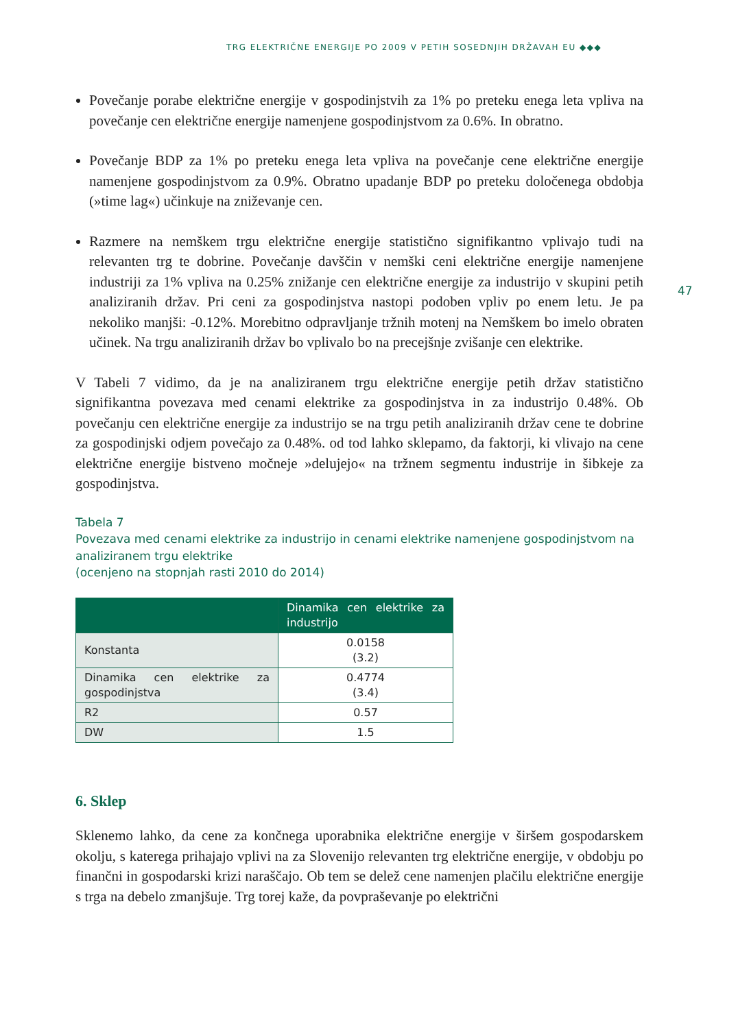TRG ELEKTRIČNE ENERGIJE PO 2009 V PETIH SOSEDNJIH DRŽAVAH EU ◆◆◆
47
Povečanje porabe električne energije v gospodinjstvih za 1% po preteku enega leta vpliva na povečanje cen električne energije namenjene gospodinjstvom za 0.6%. In obratno.
Povečanje BDP za 1% po preteku enega leta vpliva na povečanje cene električne energije namenjene gospodinjstvom za 0.9%. Obratno upadanje BDP po preteku določenega obdobja (»time lag«) učinkuje na zniževanje cen.
Razmere na nemškem trgu električne energije statistično signifikantno vplivajo tudi na relevanten trg te dobrine. Povečanje davščin v nemški ceni električne energije namenjene industriji za 1% vpliva na 0.25% znižanje cen električne energije za industrijo v skupini petih analiziranih držav. Pri ceni za gospodinjstva nastopi podoben vpliv po enem letu. Je pa nekoliko manjši: -0.12%. Morebitno odpravljanje tržnih motenj na Nemškem bo imelo obraten učinek. Na trgu analiziranih držav bo vplivalo bo na precejšnje zvišanje cen elektrike.
V Tabeli 7 vidimo, da je na analiziranem trgu električne energije petih držav statistično signifikantna povezava med cenami elektrike za gospodinjstva in za industrijo 0.48%. Ob povečanju cen električne energije za industrijo se na trgu petih analiziranih držav cene te dobrine za gospodinjski odjem povečajo za 0.48%. od tod lahko sklepamo, da faktorji, ki vlivajo na cene električne energije bistveno močneje »delujejo« na tržnem segmentu industrije in šibkeje za gospodinjstva.
Tabela 7
Povezava med cenami elektrike za industrijo in cenami elektrike namenjene gospodinjstvom na analiziranem trgu elektrike
(ocenjeno na stopnjah rasti 2010 do 2014)
| | Dinamika cen elektrike za industrijo |
| --- | --- |
| Konstanta | 0.0158 (3.2) |
| Dinamika cen elektrike za gospodinjstva | 0.4774 (3.4) |
| R2 | 0.57 |
| DW | 1.5 |
6. Sklep
Sklenemo lahko, da cene za končnega uporabnika električne energije v širšem gospodarskem okolju, s katerega prihajajo vplivi na za Slovenijo relevanten trg električne energije, v obdobju po finančni in gospodarski krizi naraščajo. Ob tem se delež cene namenjen plačilu električne energije s trga na debelo zmanjšuje. Trg torej kaže, da povpraševanje po električni